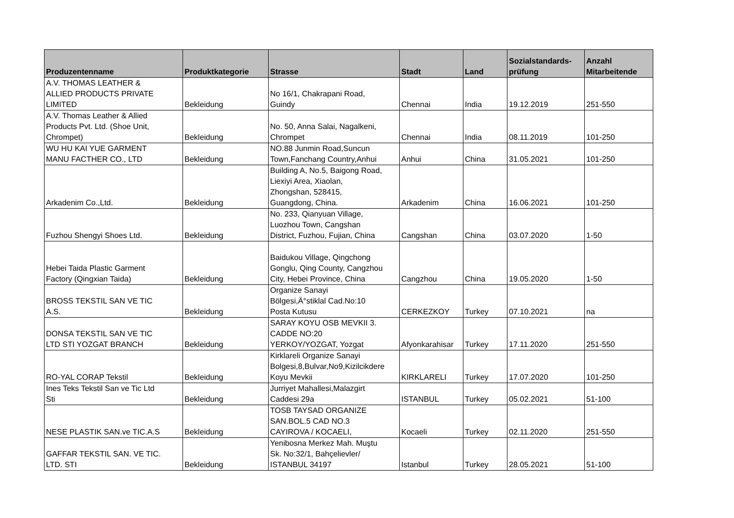| Produzentenname | Produktkategorie | Strasse | Stadt | Land | Sozialstandards- prüfung | Anzahl Mitarbeitende |
| --- | --- | --- | --- | --- | --- | --- |
| A.V. THOMAS LEATHER & ALLIED PRODUCTS PRIVATE LIMITED | Bekleidung | No 16/1, Chakrapani Road, Guindy | Chennai | India | 19.12.2019 | 251-550 |
| A.V. Thomas Leather & Allied Products Pvt. Ltd. (Shoe Unit, Chrompet) | Bekleidung | No. 50, Anna Salai, Nagalkeni, Chrompet | Chennai | India | 08.11.2019 | 101-250 |
| WU HU KAI YUE GARMENT MANU FACTHER CO., LTD | Bekleidung | NO.88 Junmin Road,Suncun Town,Fanchang Country,Anhui | Anhui | China | 31.05.2021 | 101-250 |
| Arkadenim Co.,Ltd. | Bekleidung | Building A, No.5, Baigong Road, Liexiyi Area, Xiaolan, Zhongshan, 528415, Guangdong, China. | Arkadenim | China | 16.06.2021 | 101-250 |
| Fuzhou Shengyi Shoes Ltd. | Bekleidung | No. 233, Qianyuan Village, Luozhou Town, Cangshan District, Fuzhou, Fujian, China | Cangshan | China | 03.07.2020 | 1-50 |
| Hebei Taida Plastic Garment Factory (Qingxian Taida) | Bekleidung | Baidukou Village, Qingchong Gonglu, Qing County, Cangzhou City, Hebei Province, China | Cangzhou | China | 19.05.2020 | 1-50 |
| BROSS TEKSTIL SAN VE TIC A.S. | Bekleidung | Organize Sanayi Bölgesi,Ä°stiklal Cad.No:10 Posta Kutusu | CERKEZKOY | Turkey | 07.10.2021 | na |
| DONSA TEKSTIL SAN VE TIC LTD STI YOZGAT BRANCH | Bekleidung | SARAY KOYU OSB MEVKII 3. CADDE NO:20 YERKOY/YOZGAT, Yozgat | Afyonkarahisar | Turkey | 17.11.2020 | 251-550 |
| RO-YAL CORAP Tekstil | Bekleidung | Kirklareli Organize Sanayi Bolgesi,8,Bulvar,No9,Kizilcikdere Koyu Mevkii | KIRKLARELI | Turkey | 17.07.2020 | 101-250 |
| Ines Teks Tekstil San ve Tic Ltd Sti | Bekleidung | Jurriyet Mahallesi,Malazgirt Caddesi 29a | ISTANBUL | Turkey | 05.02.2021 | 51-100 |
| NESE PLASTIK SAN.ve TIC.A.S | Bekleidung | TOSB TAYSAD ORGANIZE SAN.BOL.5 CAD NO.3 CAYIROVA / KOCAELI, | Kocaeli | Turkey | 02.11.2020 | 251-550 |
| GAFFAR TEKSTIL SAN. VE TIC. LTD. STI | Bekleidung | Yenibosna Merkez Mah. Muştu Sk. No:32/1, Bahçelievler/ ISTANBUL 34197 | Istanbul | Turkey | 28.05.2021 | 51-100 |